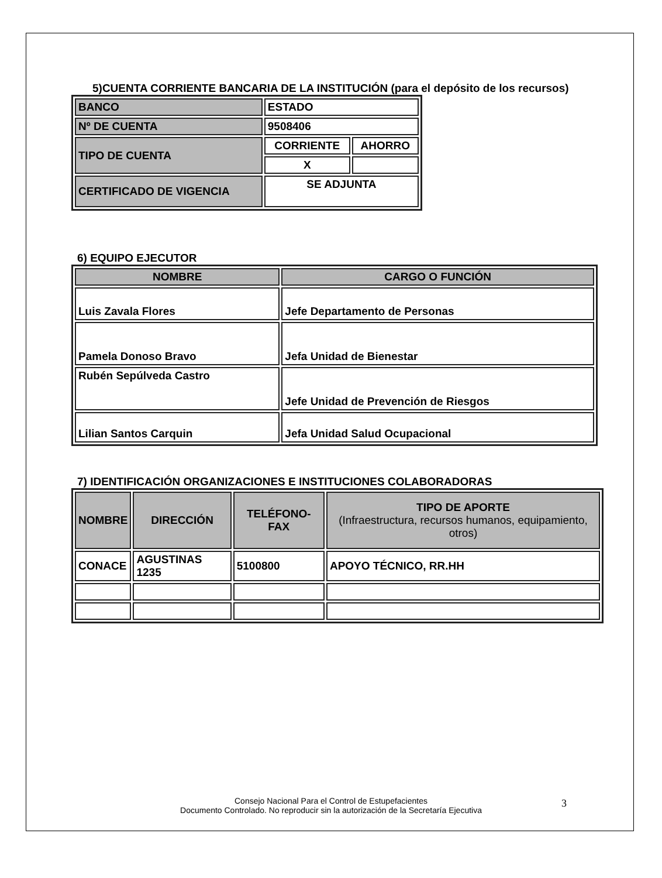5)CUENTA CORRIENTE BANCARIA DE LA INSTITUCIÓN (para el depósito de los recursos)
| BANCO | ESTADO | |
| Nº DE CUENTA | 9508406 | |
| TIPO DE CUENTA | CORRIENTE | AHORRO |
| | X | |
| CERTIFICADO DE VIGENCIA | SE ADJUNTA | |
6) EQUIPO EJECUTOR
| NOMBRE | CARGO O FUNCIÓN |
| --- | --- |
| Luis Zavala Flores | Jefe Departamento de Personas |
| Pamela Donoso Bravo | Jefa Unidad de Bienestar |
| Rubén Sepúlveda Castro | Jefe Unidad de Prevención de Riesgos |
| Lilian Santos Carquin | Jefa Unidad Salud Ocupacional |
7) IDENTIFICACIÓN ORGANIZACIONES E INSTITUCIONES COLABORADORAS
| NOMBRE | DIRECCIÓN | TELÉFONO-FAX | TIPO DE APORTE (Infraestructura, recursos humanos, equipamiento, otros) |
| --- | --- | --- | --- |
| CONACE | AGUSTINAS 1235 | 5100800 | APOYO TÉCNICO, RR.HH |
Consejo Nacional Para el Control de Estupefacientes
Documento Controlado. No reproducir sin la autorización de la Secretaría Ejecutiva
3